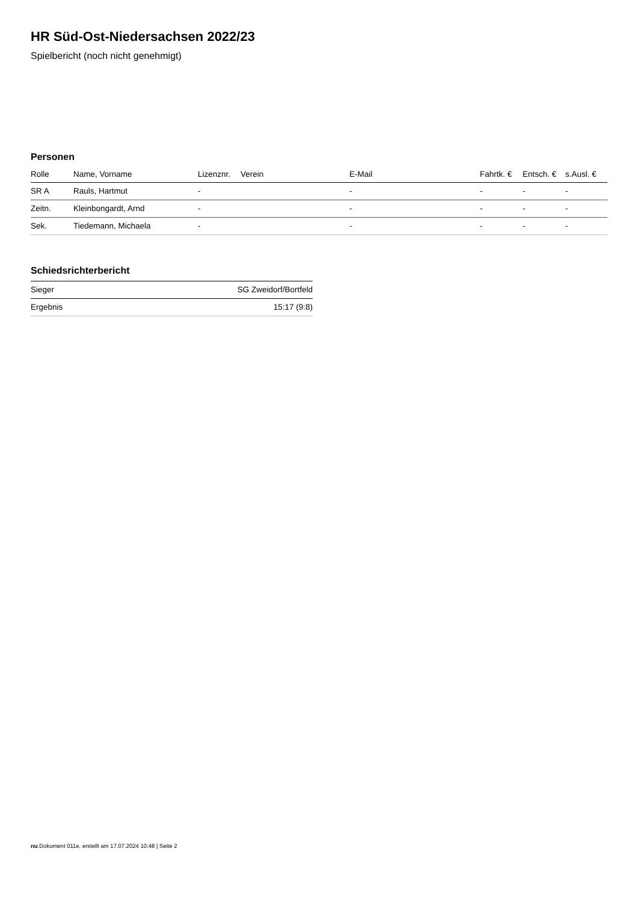HR Süd-Ost-Niedersachsen 2022/23
Spielbericht (noch nicht genehmigt)
Personen
| Rolle | Name, Vorname | Lizenznr. | Verein | E-Mail | Fahrtk. € | Entsch. € | s.Ausl. € |
| --- | --- | --- | --- | --- | --- | --- | --- |
| SR A | Rauls, Hartmut | - | | - | - | - | - |
| Zeitn. | Kleinbongardt, Arnd | - | | - | - | - | - |
| Sek. | Tiedemann, Michaela | - | | - | - | - | - |
Schiedsrichterbericht
| Sieger | SG Zweidorf/Bortfeld |
| Ergebnis | 15:17 (9:8) |
nu.Dokument 011e, erstellt am 17.07.2024 10:48 | Seite 2